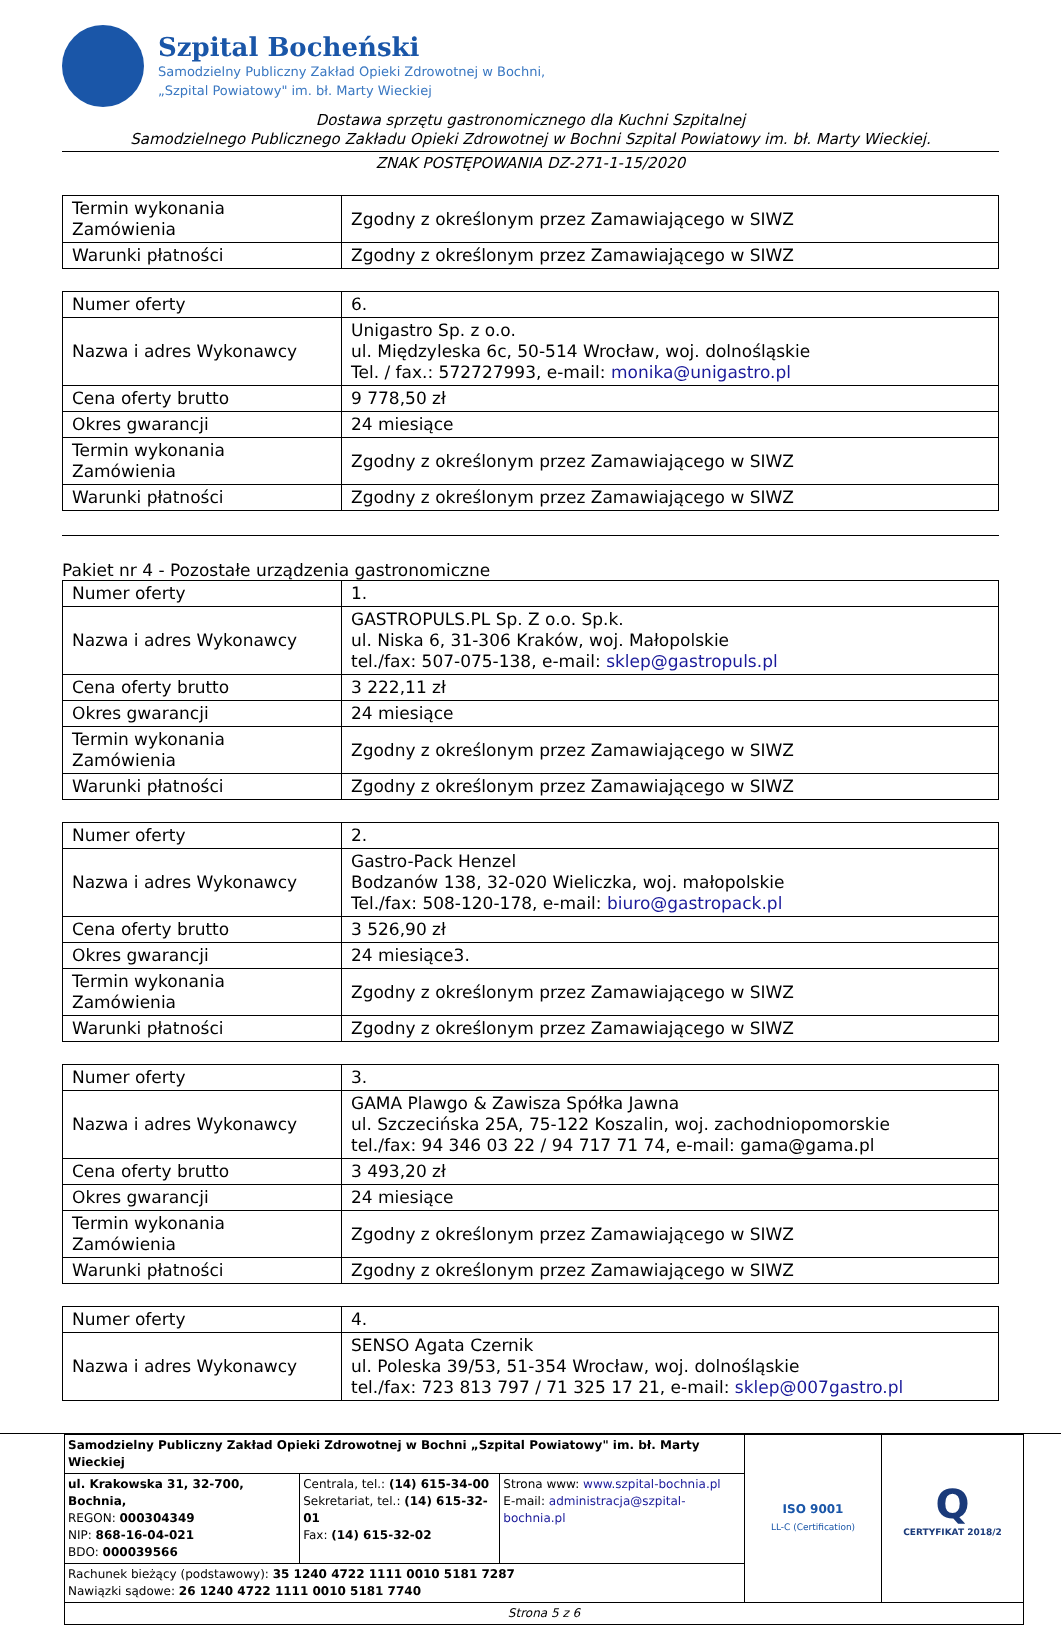Szpital Bocheński
Samodzielny Publiczny Zakład Opieki Zdrowotnej w Bochni,
„Szpital Powiatowy" im. bł. Marty Wieckiej
Dostawa sprzętu gastronomicznego dla Kuchni Szpitalnej
Samodzielnego Publicznego Zakładu Opieki Zdrowotnej w Bochni Szpital Powiatowy im. bł. Marty Wieckiej.
ZNAK POSTĘPOWANIA DZ-271-1-15/2020
| Termin wykonania Zamówienia | Zgodny z określonym przez Zamawiającego w SIWZ |
| Warunki płatności | Zgodny z określonym przez Zamawiającego w SIWZ |
| Numer oferty | 6. |
| Nazwa i adres Wykonawcy | Unigastro Sp. z o.o. ul. Międzyleska 6c, 50-514 Wrocław, woj. dolnośląskie Tel. / fax.: 572727993, e-mail: monika@unigastro.pl |
| Cena oferty brutto | 9 778,50 zł |
| Okres gwarancji | 24 miesiące |
| Termin wykonania Zamówienia | Zgodny z określonym przez Zamawiającego w SIWZ |
| Warunki płatności | Zgodny z określonym przez Zamawiającego w SIWZ |
Pakiet nr 4 - Pozostałe urządzenia gastronomiczne
| Numer oferty | 1. |
| Nazwa i adres Wykonawcy | GASTROPULS.PL Sp. Z o.o. Sp.k. ul. Niska 6, 31-306 Kraków, woj. Małopolskie tel./fax: 507-075-138, e-mail: sklep@gastropuls.pl |
| Cena oferty brutto | 3 222,11 zł |
| Okres gwarancji | 24 miesiące |
| Termin wykonania Zamówienia | Zgodny z określonym przez Zamawiającego w SIWZ |
| Warunki płatności | Zgodny z określonym przez Zamawiającego w SIWZ |
| Numer oferty | 2. |
| Nazwa i adres Wykonawcy | Gastro-Pack Henzel Bodzanów 138, 32-020 Wieliczka, woj. małopolskie Tel./fax: 508-120-178, e-mail: biuro@gastropack.pl |
| Cena oferty brutto | 3 526,90 zł |
| Okres gwarancji | 24 miesiące3. |
| Termin wykonania Zamówienia | Zgodny z określonym przez Zamawiającego w SIWZ |
| Warunki płatności | Zgodny z określonym przez Zamawiającego w SIWZ |
| Numer oferty | 3. |
| Nazwa i adres Wykonawcy | GAMA Plawgo & Zawisza Spółka Jawna ul. Szczecińska 25A, 75-122 Koszalin, woj. zachodniopomorskie tel./fax: 94 346 03 22 / 94 717 71 74, e-mail: gama@gama.pl |
| Cena oferty brutto | 3 493,20 zł |
| Okres gwarancji | 24 miesiące |
| Termin wykonania Zamówienia | Zgodny z określonym przez Zamawiającego w SIWZ |
| Warunki płatności | Zgodny z określonym przez Zamawiającego w SIWZ |
| Numer oferty | 4. |
| Nazwa i adres Wykonawcy | SENSO Agata Czernik ul. Poleska 39/53, 51-354 Wrocław, woj. dolnośląskie tel./fax: 723 813 797 / 71 325 17 21, e-mail: sklep@007gastro.pl |
| Samodzielny Publiczny Zakład Opieki Zdrowotnej w Bochni „Szpital Powiatowy" im. bł. Marty Wieckiej | | | ISO 9001 LL-C (Certification) | Q CERTYFIKAT 2018/2 |
| ul. Krakowska 31, 32-700, Bochnia, REGON: 000304349 NIP: 868-16-04-021 BDO: 000039566 | Centrala, tel.: (14) 615-34-00 Sekretariat, tel.: (14) 615-32-01 Fax: (14) 615-32-02 | Strona www: www.szpital-bochnia.pl E-mail: administracja@szpital-bochnia.pl | | |
| Rachunek bieżący (podstawowy): 35 1240 4722 1111 0010 5181 7287 Nawiązki sądowe: 26 1240 4722 1111 0010 5181 7740 | | | | |
| Strona 5 z 6 | | | | |